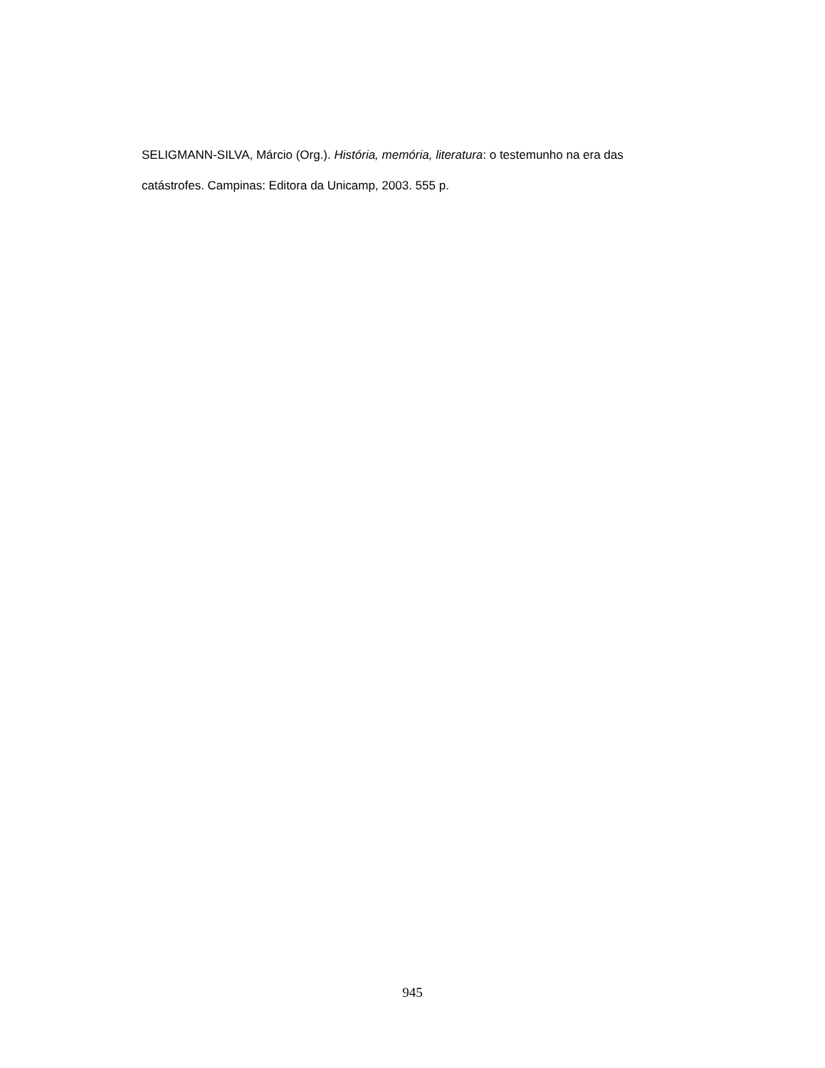SELIGMANN-SILVA, Márcio (Org.). História, memória, literatura: o testemunho na era das catástrofes. Campinas: Editora da Unicamp, 2003. 555 p.
945